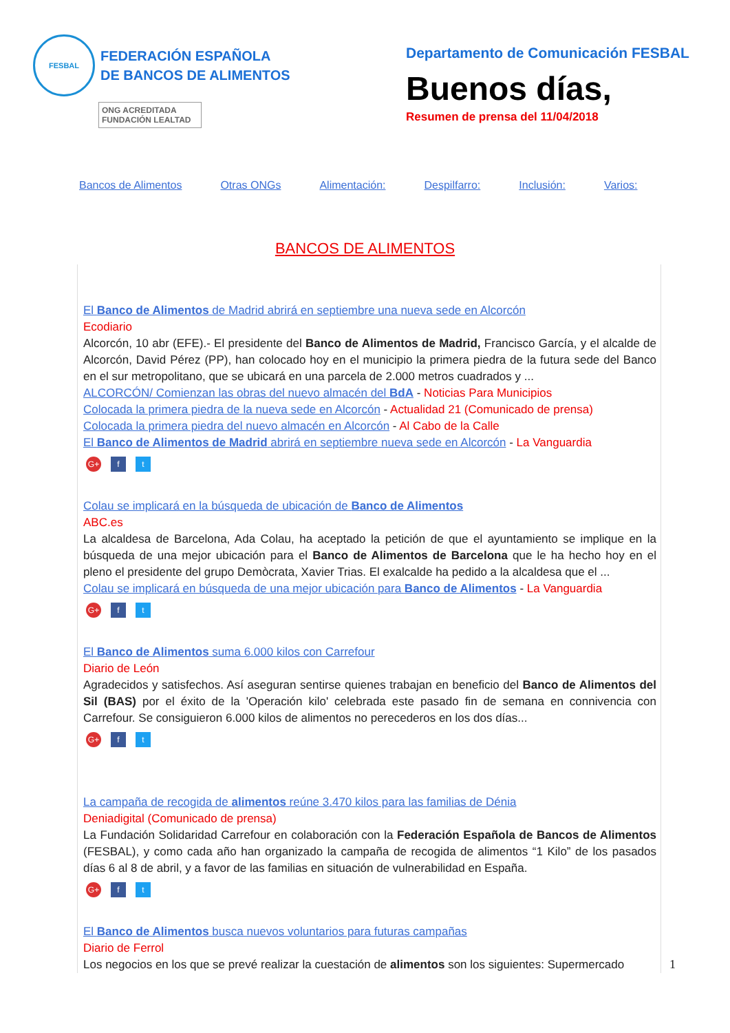FESBAL
FEDERACIÓN ESPAÑOLA
DE BANCOS DE ALIMENTOS
ONG ACREDITADA
FUNDACIÓN LEALTAD
Departamento de Comunicación FESBAL
Buenos días,
Resumen de prensa del 11/04/2018
Bancos de Alimentos Otras ONGs Alimentación: Despilfarro: Inclusión: Varios:
BANCOS DE ALIMENTOS
El Banco de Alimentos de Madrid abrirá en septiembre una nueva sede en Alcorcón
Ecodiario
Alcorcón, 10 abr (EFE).- El presidente del Banco de Alimentos de Madrid, Francisco García, y el alcalde de Alcorcón, David Pérez (PP), han colocado hoy en el municipio la primera piedra de la futura sede del Banco en el sur metropolitano, que se ubicará en una parcela de 2.000 metros cuadrados y ...
ALCORCÓN/ Comienzan las obras del nuevo almacén del BdA - Noticias Para Municipios
Colocada la primera piedra de la nueva sede en Alcorcón - Actualidad 21 (Comunicado de prensa)
Colocada la primera piedra del nuevo almacén en Alcorcón - Al Cabo de la Calle
El Banco de Alimentos de Madrid abrirá en septiembre nueva sede en Alcorcón - La Vanguardia
G+ f t
Colau se implicará en la búsqueda de ubicación de Banco de Alimentos
ABC.es
La alcaldesa de Barcelona, Ada Colau, ha aceptado la petición de que el ayuntamiento se implique en la búsqueda de una mejor ubicación para el Banco de Alimentos de Barcelona que le ha hecho hoy en el pleno el presidente del grupo Demòcrata, Xavier Trias. El exalcalde ha pedido a la alcaldesa que el ...
Colau se implicará en búsqueda de una mejor ubicación para Banco de Alimentos - La Vanguardia
G+ f t
El Banco de Alimentos suma 6.000 kilos con Carrefour
Diario de León
Agradecidos y satisfechos. Así aseguran sentirse quienes trabajan en beneficio del Banco de Alimentos del Sil (BAS) por el éxito de la 'Operación kilo' celebrada este pasado fin de semana en connivencia con Carrefour. Se consiguieron 6.000 kilos de alimentos no perecederos en los dos días...
G+ f t
La campaña de recogida de alimentos reúne 3.470 kilos para las familias de Dénia
Deniadigital (Comunicado de prensa)
La Fundación Solidaridad Carrefour en colaboración con la Federación Española de Bancos de Alimentos (FESBAL), y como cada año han organizado la campaña de recogida de alimentos “1 Kilo” de los pasados días 6 al 8 de abril, y a favor de las familias en situación de vulnerabilidad en España.
G+ f t
El Banco de Alimentos busca nuevos voluntarios para futuras campañas
Diario de Ferrol
Los negocios en los que se prevé realizar la cuestación de alimentos son los siguientes: Supermercado
1